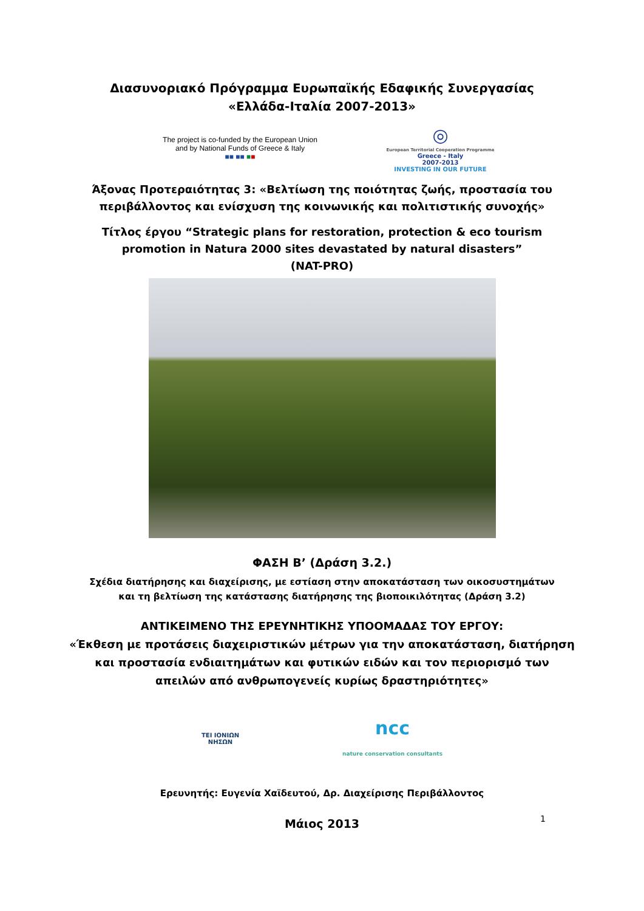Διασυνοριακό Πρόγραμμα Ευρωπαϊκής Εδαφικής Συνεργασίας
«Ελλάδα-Ιταλία 2007-2013»
The project is co-funded by the European Union
and by National Funds of Greece & Italy
■■ ■■ ■■
◎
European Territorial Cooperation Programme
Greece - Italy
2007-2013
INVESTING IN OUR FUTURE
Άξονας Προτεραιότητας 3: «Βελτίωση της ποιότητας ζωής, προστασία του
περιβάλλοντος και ενίσχυση της κοινωνικής και πολιτιστικής συνοχής»
Τίτλος έργου “Strategic plans for restoration, protection & eco tourism
promotion in Natura 2000 sites devastated by natural disasters”
(NAT-PRO)
ΦΑΣΗ Β’ (Δράση 3.2.)
Σχέδια διατήρησης και διαχείρισης, με εστίαση στην αποκατάσταση των οικοσυστημάτων
και τη βελτίωση της κατάστασης διατήρησης της βιοποικιλότητας (Δράση 3.2)
ΑΝΤΙΚΕΙΜΕΝΟ ΤΗΣ ΕΡΕΥΝΗΤΙΚΗΣ ΥΠΟΟΜΑΔΑΣ ΤΟΥ ΕΡΓΟΥ:
«Έκθεση με προτάσεις διαχειριστικών μέτρων για την αποκατάσταση, διατήρηση
και προστασία ενδιαιτημάτων και φυτικών ειδών και τον περιορισμό των
απειλών από ανθρωπογενείς κυρίως δραστηριότητες»
ΤΕΙ ΙΟΝΙΩΝ
ΝΗΣΩΝ
ncc
nature conservation consultants
Ερευνητής: Ευγενία Χαϊδευτού, Δρ. Διαχείρισης Περιβάλλοντος
Μάιος 2013
1